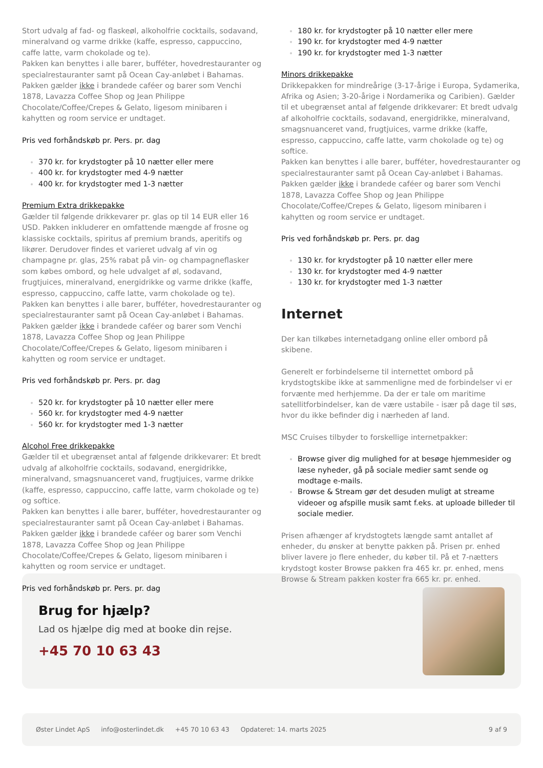Stort udvalg af fad- og flaskeøl, alkoholfrie cocktails, sodavand, mineralvand og varme drikke (kaffe, espresso, cappuccino, caffe latte, varm chokolade og te).
Pakken kan benyttes i alle barer, bufféter, hovedrestauranter og specialrestauranter samt på Ocean Cay-anløbet i Bahamas. Pakken gælder ikke i brandede caféer og barer som Venchi 1878, Lavazza Coffee Shop og Jean Philippe Chocolate/Coffee/Crepes & Gelato, ligesom minibaren i kahytten og room service er undtaget.
Pris ved forhåndskøb pr. Pers. pr. dag
370 kr. for krydstogter på 10 nætter eller mere
400 kr. for krydstogter med 4-9 nætter
400 kr. for krydstogter med 1-3 nætter
Premium Extra drikkepakke
Gælder til følgende drikkevarer pr. glas op til 14 EUR eller 16 USD. Pakken inkluderer en omfattende mængde af frosne og klassiske cocktails, spiritus af premium brands, aperitifs og likører. Derudover findes et varieret udvalg af vin og champagne pr. glas, 25% rabat på vin- og champagneflasker som købes ombord, og hele udvalget af øl, sodavand, frugtjuices, mineralvand, energidrikke og varme drikke (kaffe, espresso, cappuccino, caffe latte, varm chokolade og te).
Pakken kan benyttes i alle barer, bufféter, hovedrestauranter og specialrestauranter samt på Ocean Cay-anløbet i Bahamas. Pakken gælder ikke i brandede caféer og barer som Venchi 1878, Lavazza Coffee Shop og Jean Philippe Chocolate/Coffee/Crepes & Gelato, ligesom minibaren i kahytten og room service er undtaget.
Pris ved forhåndskøb pr. Pers. pr. dag
520 kr. for krydstogter på 10 nætter eller mere
560 kr. for krydstogter med 4-9 nætter
560 kr. for krydstogter med 1-3 nætter
Alcohol Free drikkepakke
Gælder til et ubegrænset antal af følgende drikkevarer: Et bredt udvalg af alkoholfrie cocktails, sodavand, energidrikke, mineralvand, smagsnuanceret vand, frugtjuices, varme drikke (kaffe, espresso, cappuccino, caffe latte, varm chokolade og te) og softice.
Pakken kan benyttes i alle barer, bufféter, hovedrestauranter og specialrestauranter samt på Ocean Cay-anløbet i Bahamas. Pakken gælder ikke i brandede caféer og barer som Venchi 1878, Lavazza Coffee Shop og Jean Philippe Chocolate/Coffee/Crepes & Gelato, ligesom minibaren i kahytten og room service er undtaget.
Pris ved forhåndskøb pr. Pers. pr. dag
180 kr. for krydstogter på 10 nætter eller mere
190 kr. for krydstogter med 4-9 nætter
190 kr. for krydstogter med 1-3 nætter
Minors drikkepakke
Drikkepakken for mindreårige (3-17-årige i Europa, Sydamerika, Afrika og Asien; 3-20-årige i Nordamerika og Caribien). Gælder til et ubegrænset antal af følgende drikkevarer: Et bredt udvalg af alkoholfrie cocktails, sodavand, energidrikke, mineralvand, smagsnuanceret vand, frugtjuices, varme drikke (kaffe, espresso, cappuccino, caffe latte, varm chokolade og te) og softice.
Pakken kan benyttes i alle barer, bufféter, hovedrestauranter og specialrestauranter samt på Ocean Cay-anløbet i Bahamas. Pakken gælder ikke i brandede caféer og barer som Venchi 1878, Lavazza Coffee Shop og Jean Philippe Chocolate/Coffee/Crepes & Gelato, ligesom minibaren i kahytten og room service er undtaget.
Pris ved forhåndskøb pr. Pers. pr. dag
130 kr. for krydstogter på 10 nætter eller mere
130 kr. for krydstogter med 4-9 nætter
130 kr. for krydstogter med 1-3 nætter
Internet
Der kan tilkøbes internetadgang online eller ombord på skibene.
Generelt er forbindelserne til internettet ombord på krydstogtskibe ikke at sammenligne med de forbindelser vi er forvænte med herhjemme. Da der er tale om maritime satellitforbindelser, kan de være ustabile - især på dage til søs, hvor du ikke befinder dig i nærheden af land.
MSC Cruises tilbyder to forskellige internetpakker:
Browse giver dig mulighed for at besøge hjemmesider og læse nyheder, gå på sociale medier samt sende og modtage e-mails.
Browse & Stream gør det desuden muligt at streame videoer og afspille musik samt f.eks. at uploade billeder til sociale medier.
Prisen afhænger af krydstogtets længde samt antallet af enheder, du ønsker at benytte pakken på. Prisen pr. enhed bliver lavere jo flere enheder, du køber til. På et 7-nætters krydstogt koster Browse pakken fra 465 kr. pr. enhed, mens Browse & Stream pakken koster fra 665 kr. pr. enhed.
Brug for hjælp?
Lad os hjælpe dig med at booke din rejse.
+45 70 10 63 43
Øster Lindet ApS info@osterlindet.dk +45 70 10 63 43 Opdateret: 14. marts 2025 9 af 9